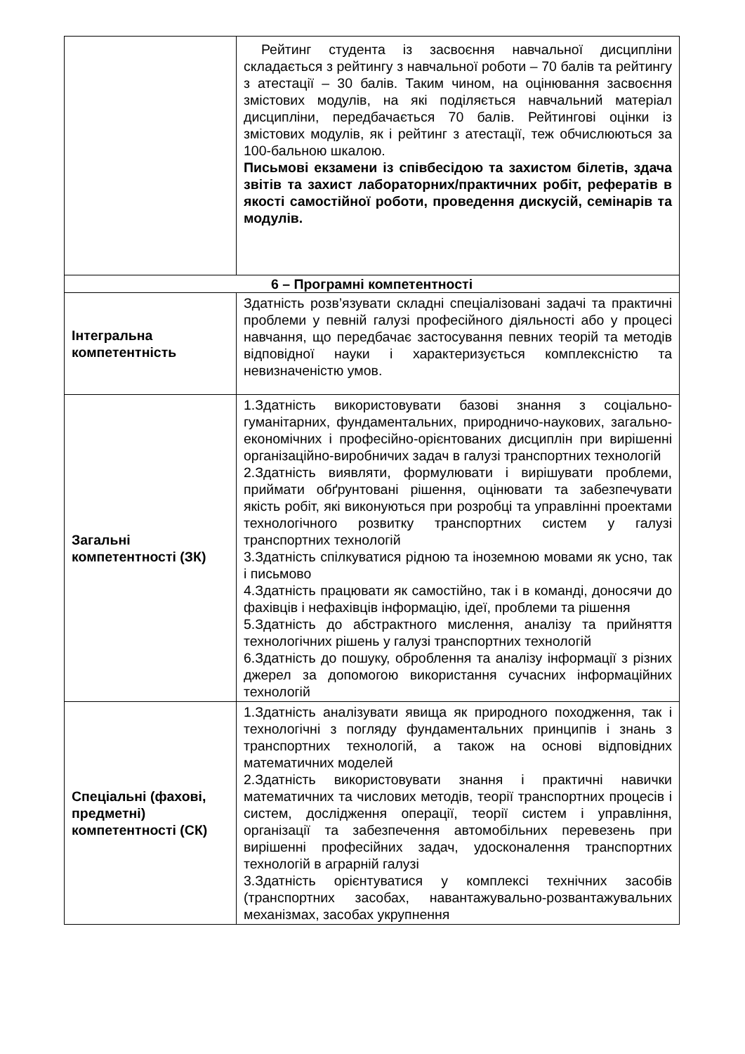| | Рейтинг студента із засвоєння навчальної дисципліни складається з рейтингу з навчальної роботи – 70 балів та рейтингу з атестації – 30 балів. Таким чином, на оцінювання засвоєння змістових модулів, на які поділяється навчальний матеріал дисципліни, передбачається 70 балів. Рейтингові оцінки із змістових модулів, як і рейтинг з атестації, теж обчислюються за 100-бальною шкалою. Письмові екзамени із співбесідою та захистом білетів, здача звітів та захист лабораторних/практичних робіт, рефератів в якості самостійної роботи, проведення дискусій, семінарів та модулів. |
| 6 – Програмні компетентності | |
| Інтегральна компетентність | Здатність розв’язувати складні спеціалізовані задачі та практичні проблеми у певній галузі професійного діяльності або у процесі навчання, що передбачає застосування певних теорій та методів відповідної науки і характеризується комплексністю та невизначеністю умов. |
| Загальні компетентності (ЗК) | 1.Здатність використовувати базові знання з соціально-гуманітарних, фундаментальних, природничо-наукових, загально-економічних і професійно-орієнтованих дисциплін при вирішенні організаційно-виробничих задач в галузі транспортних технологій 2.Здатність виявляти, формулювати і вирішувати проблеми, приймати обґрунтовані рішення, оцінювати та забезпечувати якість робіт, які виконуються при розробці та управлінні проектами технологічного розвитку транспортних систем у галузі транспортних технологій 3.Здатність спілкуватися рідною та іноземною мовами як усно, так і письмово 4.Здатність працювати як самостійно, так і в команді, доносячи до фахівців і нефахівців інформацію, ідеї, проблеми та рішення 5.Здатність до абстрактного мислення, аналізу та прийняття технологічних рішень у галузі транспортних технологій 6.Здатність до пошуку, оброблення та аналізу інформації з різних джерел за допомогою використання сучасних інформаційних технологій |
| Спеціальні (фахові, предметні) компетентності (СК) | 1.Здатність аналізувати явища як природного походження, так і технологічні з погляду фундаментальних принципів і знань з транспортних технологій, а також на основі відповідних математичних моделей 2.Здатність використовувати знання і практичні навички математичних та числових методів, теорії транспортних процесів і систем, дослідження операції, теорії систем і управління, організації та забезпечення автомобільних перевезень при вирішенні професійних задач, удосконалення транспортних технологій в аграрній галузі 3.Здатність орієнтуватися у комплексі технічних засобів (транспортних засобах, навантажувально-розвантажувальних механізмах, засобах укрупнення |